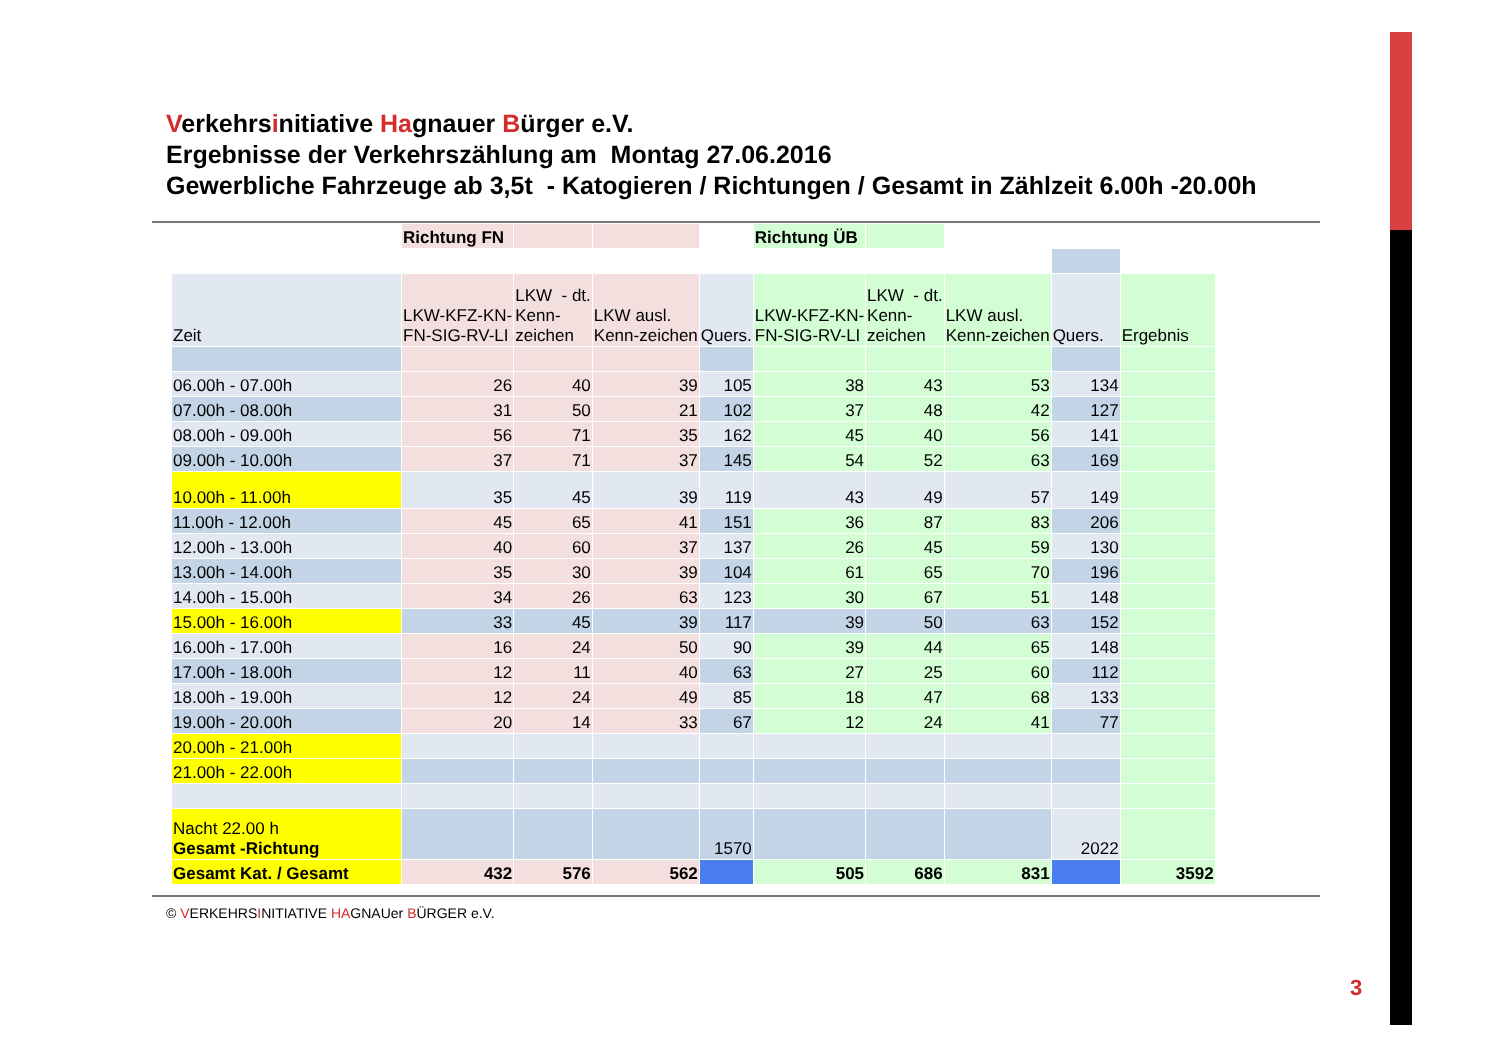Verkehrsinitiative Hagnauer Bürger e.V.
Ergebnisse der Verkehrszählung am Montag 27.06.2016
Gewerbliche Fahrzeuge ab 3,5t - Katogieren / Richtungen / Gesamt in Zählzeit 6.00h -20.00h
| | Richtung FN | | | | Richtung ÜB | | | | |
| Zeit | LKW-KFZ-KN- FN-SIG-RV-LI | LKW - dt. Kenn- zeichen | LKW ausl. Kenn-zeichen | Quers. | LKW-KFZ-KN- FN-SIG-RV-LI | LKW - dt. Kenn- zeichen | LKW ausl. Kenn-zeichen | Quers. | Ergebnis |
| 06.00h - 07.00h | 26 | 40 | 39 | 105 | 38 | 43 | 53 | 134 | |
| 07.00h - 08.00h | 31 | 50 | 21 | 102 | 37 | 48 | 42 | 127 | |
| 08.00h - 09.00h | 56 | 71 | 35 | 162 | 45 | 40 | 56 | 141 | |
| 09.00h - 10.00h | 37 | 71 | 37 | 145 | 54 | 52 | 63 | 169 | |
| 10.00h - 11.00h | 35 | 45 | 39 | 119 | 43 | 49 | 57 | 149 | |
| 11.00h - 12.00h | 45 | 65 | 41 | 151 | 36 | 87 | 83 | 206 | |
| 12.00h - 13.00h | 40 | 60 | 37 | 137 | 26 | 45 | 59 | 130 | |
| 13.00h - 14.00h | 35 | 30 | 39 | 104 | 61 | 65 | 70 | 196 | |
| 14.00h - 15.00h | 34 | 26 | 63 | 123 | 30 | 67 | 51 | 148 | |
| 15.00h - 16.00h | 33 | 45 | 39 | 117 | 39 | 50 | 63 | 152 | |
| 16.00h - 17.00h | 16 | 24 | 50 | 90 | 39 | 44 | 65 | 148 | |
| 17.00h - 18.00h | 12 | 11 | 40 | 63 | 27 | 25 | 60 | 112 | |
| 18.00h - 19.00h | 12 | 24 | 49 | 85 | 18 | 47 | 68 | 133 | |
| 19.00h - 20.00h | 20 | 14 | 33 | 67 | 12 | 24 | 41 | 77 | |
| 20.00h - 21.00h | | | | | | | | | |
| 21.00h - 22.00h | | | | | | | | | |
| Nacht 22.00 h Gesamt -Richtung | | | | 1570 | | | | 2022 | |
| Gesamt Kat. / Gesamt | 432 | 576 | 562 | | 505 | 686 | 831 | | 3592 |
© VERKEHRSINITIATIVE HAGNAUer BÜRGER e.V.
3